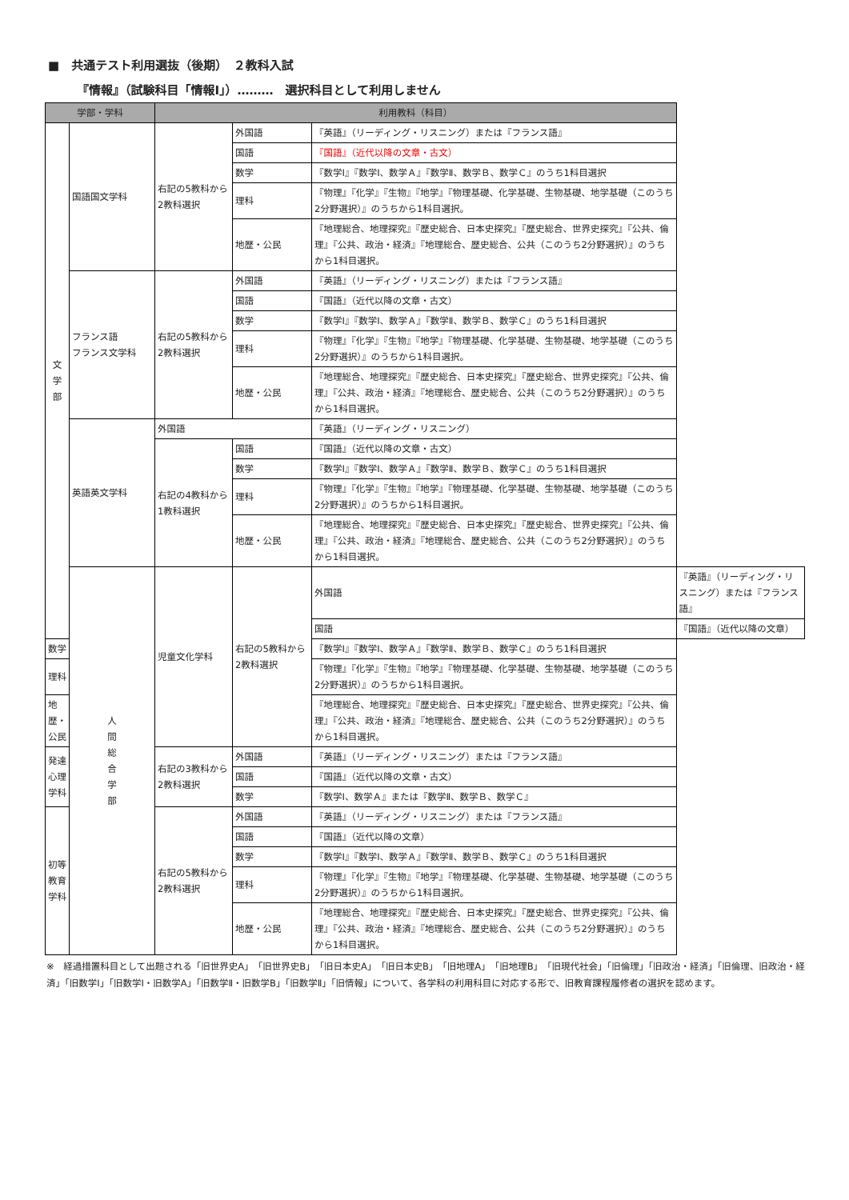■　共通テスト利用選抜（後期）　２教科入試
『情報』（試験科目「情報Ⅰ」）………　選択科目として利用しません
| 学部・学科 | | 利用教科（科目） | | | |
| --- | --- | --- | --- | --- | --- |
| 文 学 部 | 国語国文学科 | 右記の5教科から2教科選択 | 外国語 | 『英語』（リーディング・リスニング）または『フランス語』 | |
| | | | 国語 | 『国語』（近代以降の文章・古文） | |
| | | | 数学 | 『数学Ⅰ』『数学Ⅰ、数学Ａ』『数学Ⅱ、数学Ｂ、数学Ｃ』のうち1科目選択 | |
| | | | 理科 | 『物理』『化学』『生物』『地学』『物理基礎、化学基礎、生物基礎、地学基礎（このうち2分野選択）』のうちから1科目選択。 | |
| | | | 地歴・公民 | 『地理総合、地理探究』『歴史総合、日本史探究』『歴史総合、世界史探究』『公共、倫理』『公共、政治・経済』『地理総合、歴史総合、公共（このうち2分野選択）』のうちから1科目選択。 | |
| | フランス語 フランス文学科 | 右記の5教科から2教科選択 | 外国語 | 『英語』（リーディング・リスニング）または『フランス語』 | |
| | | | 国語 | 『国語』（近代以降の文章・古文） | |
| | | | 数学 | 『数学Ⅰ』『数学Ⅰ、数学Ａ』『数学Ⅱ、数学Ｂ、数学Ｃ』のうち1科目選択 | |
| | | | 理科 | 『物理』『化学』『生物』『地学』『物理基礎、化学基礎、生物基礎、地学基礎（このうち2分野選択）』のうちから1科目選択。 | |
| | | | 地歴・公民 | 『地理総合、地理探究』『歴史総合、日本史探究』『歴史総合、世界史探究』『公共、倫理』『公共、政治・経済』『地理総合、歴史総合、公共（このうち2分野選択）』のうちから1科目選択。 | |
| | 英語英文学科 | 外国語 | | 『英語』（リーディング・リスニング） | |
| | | 右記の4教科から1教科選択 | 国語 | 『国語』（近代以降の文章・古文） | |
| | | | 数学 | 『数学Ⅰ』『数学Ⅰ、数学Ａ』『数学Ⅱ、数学Ｂ、数学Ｃ』のうち1科目選択 | |
| | | | 理科 | 『物理』『化学』『生物』『地学』『物理基礎、化学基礎、生物基礎、地学基礎（このうち2分野選択）』のうちから1科目選択。 | |
| | | | 地歴・公民 | 『地理総合、地理探究』『歴史総合、日本史探究』『歴史総合、世界史探究』『公共、倫理』『公共、政治・経済』『地理総合、歴史総合、公共（このうち2分野選択）』のうちから1科目選択。 | |
| | 人 間 総 合 学 部 | 児童文化学科 | 右記の5教科から2教科選択 | 外国語 | 『英語』（リーディング・リスニング）または『フランス語』 |
| | | | | 国語 | 『国語』（近代以降の文章） |
| 数学 | | | | 『数学Ⅰ』『数学Ⅰ、数学Ａ』『数学Ⅱ、数学Ｂ、数学Ｃ』のうち1科目選択 | |
| 理科 | | | | 『物理』『化学』『生物』『地学』『物理基礎、化学基礎、生物基礎、地学基礎（このうち2分野選択）』のうちから1科目選択。 | |
| 地歴・公民 | | | | 『地理総合、地理探究』『歴史総合、日本史探究』『歴史総合、世界史探究』『公共、倫理』『公共、政治・経済』『地理総合、歴史総合、公共（このうち2分野選択）』のうちから1科目選択。 | |
| 発達心理学科 | | 右記の3教科から2教科選択 | 外国語 | 『英語』（リーディング・リスニング）または『フランス語』 | |
| | | | 国語 | 『国語』（近代以降の文章・古文） | |
| | | | 数学 | 『数学Ⅰ、数学Ａ』または『数学Ⅱ、数学Ｂ、数学Ｃ』 | |
| 初等教育学科 | | 右記の5教科から2教科選択 | 外国語 | 『英語』（リーディング・リスニング）または『フランス語』 | |
| | | | 国語 | 『国語』（近代以降の文章） | |
| | | | 数学 | 『数学Ⅰ』『数学Ⅰ、数学Ａ』『数学Ⅱ、数学Ｂ、数学Ｃ』のうち1科目選択 | |
| | | | 理科 | 『物理』『化学』『生物』『地学』『物理基礎、化学基礎、生物基礎、地学基礎（このうち2分野選択）』のうちから1科目選択。 | |
| | | | 地歴・公民 | 『地理総合、地理探究』『歴史総合、日本史探究』『歴史総合、世界史探究』『公共、倫理』『公共、政治・経済』『地理総合、歴史総合、公共（このうち2分野選択）』のうちから1科目選択。 | |
※　経過措置科目として出題される「旧世界史A」「旧世界史B」「旧日本史A」「旧日本史B」「旧地理A」「旧地理B」「旧現代社会」「旧倫理」「旧政治・経済」「旧倫理、旧政治・経済」「旧数学Ⅰ」「旧数学Ⅰ・旧数学A」「旧数学Ⅱ・旧数学B」「旧数学Ⅱ」「旧情報」について、各学科の利用科目に対応する形で、旧教育課程履修者の選択を認めます。